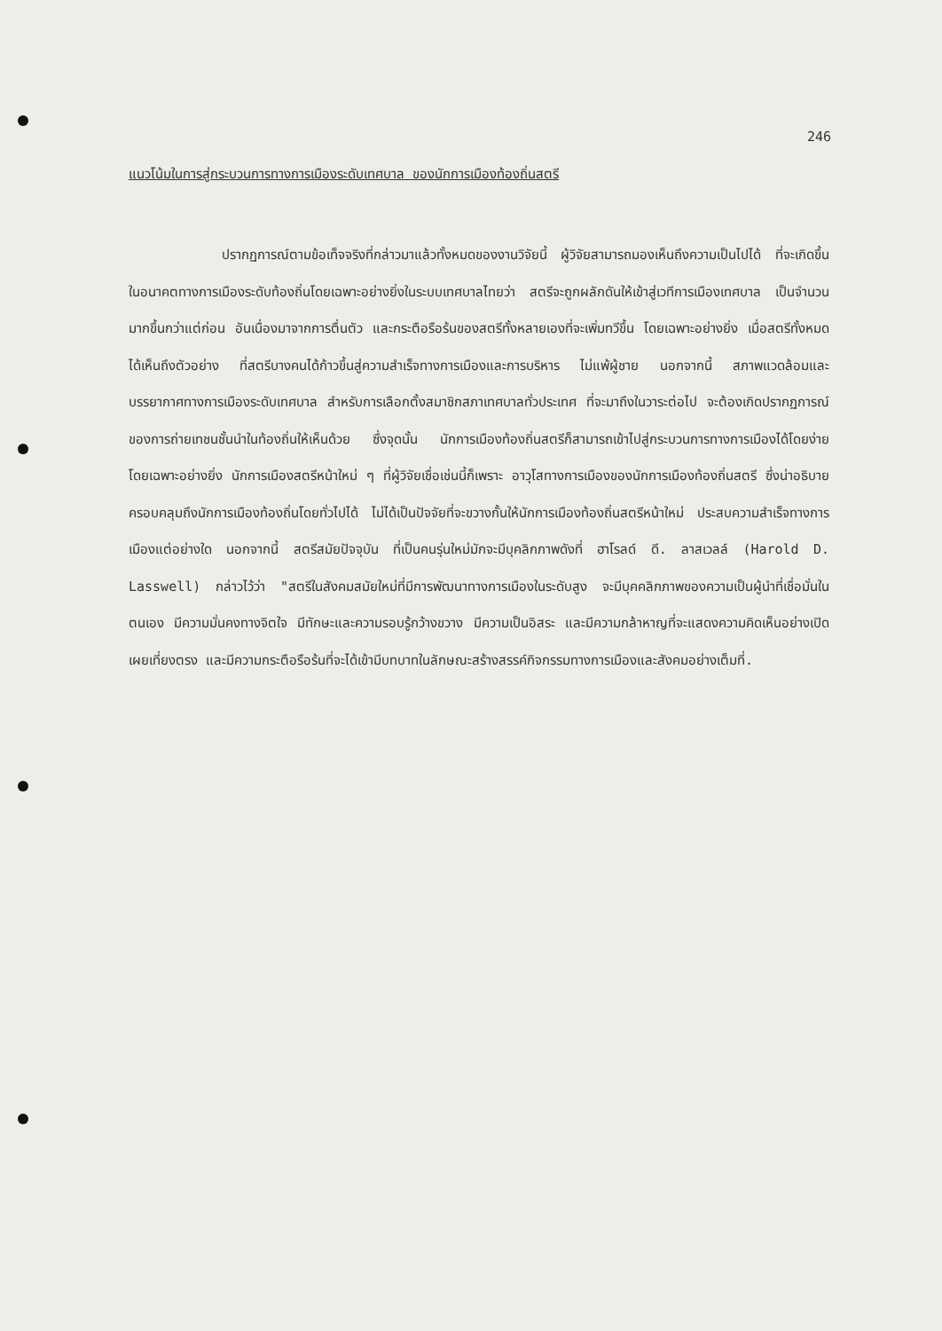246
แนวโน้มในการสู่กระบวนการทางการเมืองระดับเทศบาล ของนักการเมืองท้องถิ่นสตรี
ปรากฏการณ์ตามข้อเท็จจริงที่กล่าวมาแล้วทั้งหมดของงานวิจัยนี้ ผู้วิจัยสามารถมองเห็นถึงความเป็นไปได้ ที่จะเกิดขึ้นในอนาคตทางการเมืองระดับท้องถิ่นโดยเฉพาะอย่างยิ่งในระบบเทศบาลไทยว่า สตรีจะถูกผลักดันให้เข้าสู่เวทีการเมืองเทศบาล เป็นจำนวนมากขึ้นกว่าแต่ก่อน อันเนื่องมาจากการตื่นตัว และกระตือรือร้นของสตรีทั้งหลายเองที่จะเพิ่มทวีขึ้น โดยเฉพาะอย่างยิ่ง เมื่อสตรีทั้งหมดได้เห็นถึงตัวอย่าง ที่สตรีบางคนได้ก้าวขึ้นสู่ความสำเร็จทางการเมืองและการบริหาร ไม่แพ้ผู้ชาย นอกจากนี้ สภาพแวดล้อมและบรรยากาศทางการเมืองระดับเทศบาล สำหรับการเลือกตั้งสมาชิกสภาเทศบาลทั่วประเทศ ที่จะมาถึงในวาระต่อไป จะต้องเกิดปรากฏการณ์ของการถ่ายเทชนชั้นนำในท้องถิ่นให้เห็นด้วย ซึ่งจุดนั้น นักการเมืองท้องถิ่นสตรีก็สามารถเข้าไปสู่กระบวนการทางการเมืองได้โดยง่าย โดยเฉพาะอย่างยิ่ง นักการเมืองสตรีหน้าใหม่ ๆ ที่ผู้วิจัยเชื่อเช่นนี้ก็เพราะ อาวุโสทางการเมืองของนักการเมืองท้องถิ่นสตรี ซึ่งน่าอธิบายครอบคลุมถึงนักการเมืองท้องถิ่นโดยทั่วไปได้ ไม่ได้เป็นปัจจัยที่จะขวางกั้นให้นักการเมืองท้องถิ่นสตรีหน้าใหม่ ประสบความสำเร็จทางการเมืองแต่อย่างใด นอกจากนี้ สตรีสมัยปัจจุบัน ที่เป็นคนรุ่นใหม่มักจะมีบุคลิกภาพดังที่ ฮาโรลด์ ดี. ลาสเวลล์ (Harold D. Lasswell) กล่าวไว้ว่า "สตรีในสังคมสมัยใหม่ที่มีการพัฒนาทางการเมืองในระดับสูง จะมีบุคคลิกภาพของความเป็นผู้นำที่เชื่อมั่นในตนเอง มีความมั่นคงทางจิตใจ มีทักษะและความรอบรู้กว้างขวาง มีความเป็นอิสระ และมีความกล้าหาญที่จะแสดงความคิดเห็นอย่างเปิดเผยเที่ยงตรง และมีความกระตือรือร้นที่จะได้เข้ามีบทบาทในลักษณะสร้างสรรค์กิจกรรมทางการเมืองและสังคมอย่างเต็มที่.